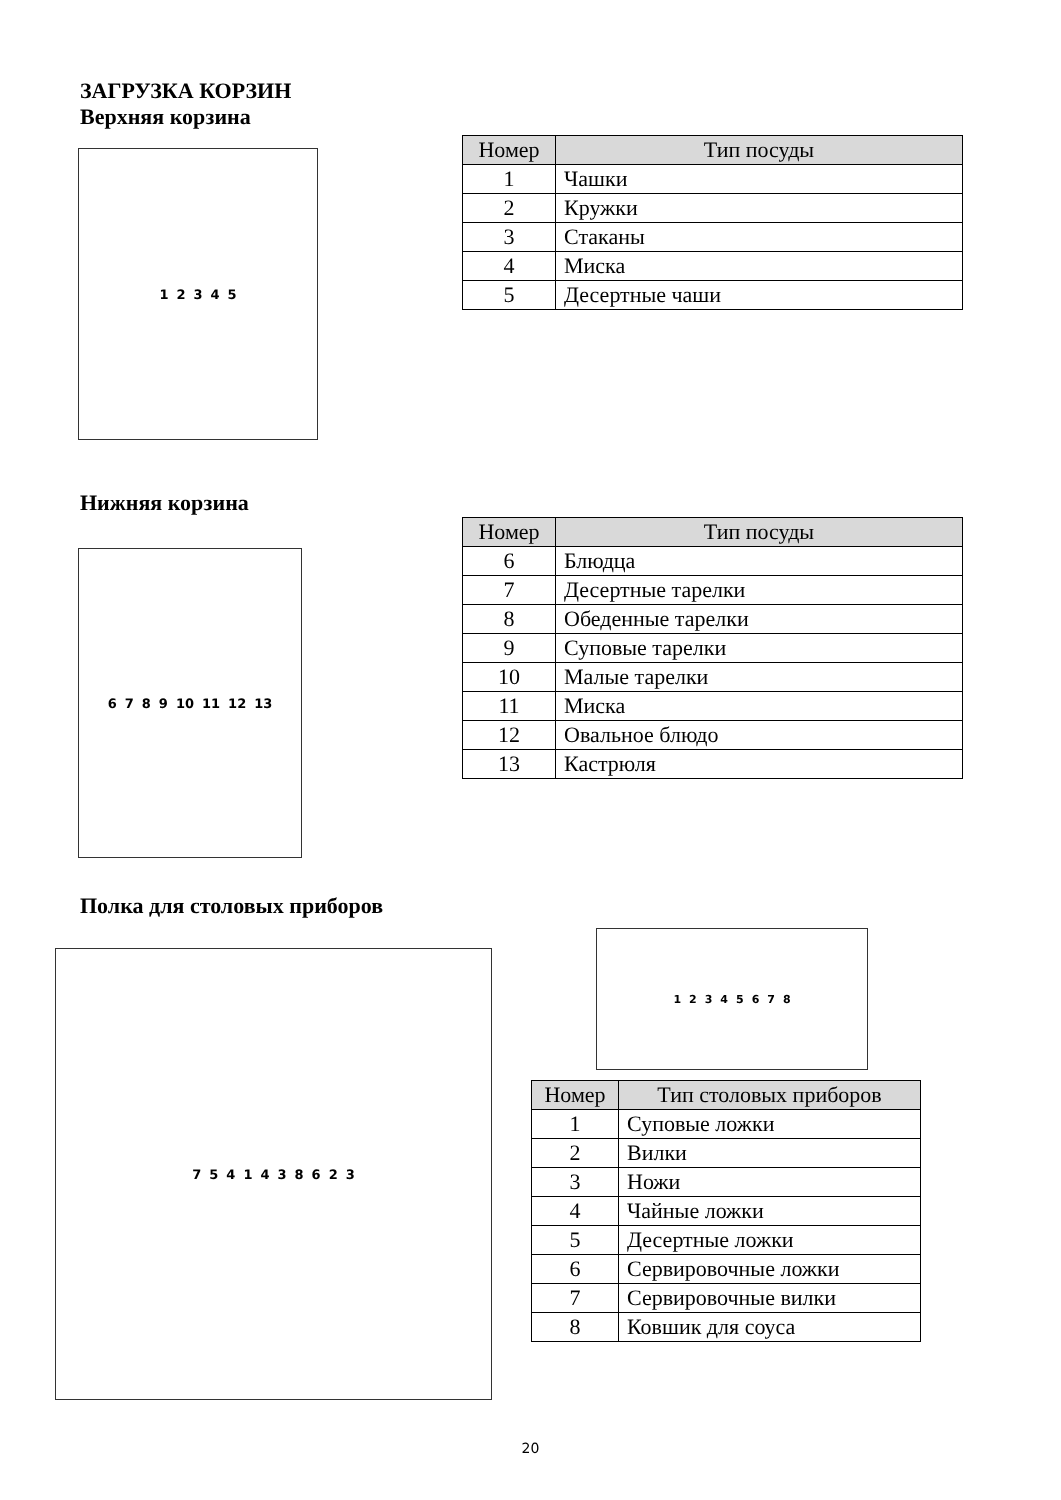ЗАГРУЗКА КОРЗИН
Верхняя корзина
1 2 3 4 5
| Номер | Тип посуды |
| --- | --- |
| 1 | Чашки |
| 2 | Кружки |
| 3 | Стаканы |
| 4 | Миска |
| 5 | Десертные чаши |
Нижняя корзина
6 7 8 9 10 11 12 13
| Номер | Тип посуды |
| --- | --- |
| 6 | Блюдца |
| 7 | Десертные тарелки |
| 8 | Обеденные тарелки |
| 9 | Суповые тарелки |
| 10 | Малые тарелки |
| 11 | Миска |
| 12 | Овальное блюдо |
| 13 | Кастрюля |
Полка для столовых приборов
7 5 4 1 4 3 8 6 2 3
1 2 3 4 5 6 7 8
| Номер | Тип столовых приборов |
| --- | --- |
| 1 | Суповые ложки |
| 2 | Вилки |
| 3 | Ножи |
| 4 | Чайные ложки |
| 5 | Десертные ложки |
| 6 | Сервировочные ложки |
| 7 | Сервировочные вилки |
| 8 | Ковшик для соуса |
20